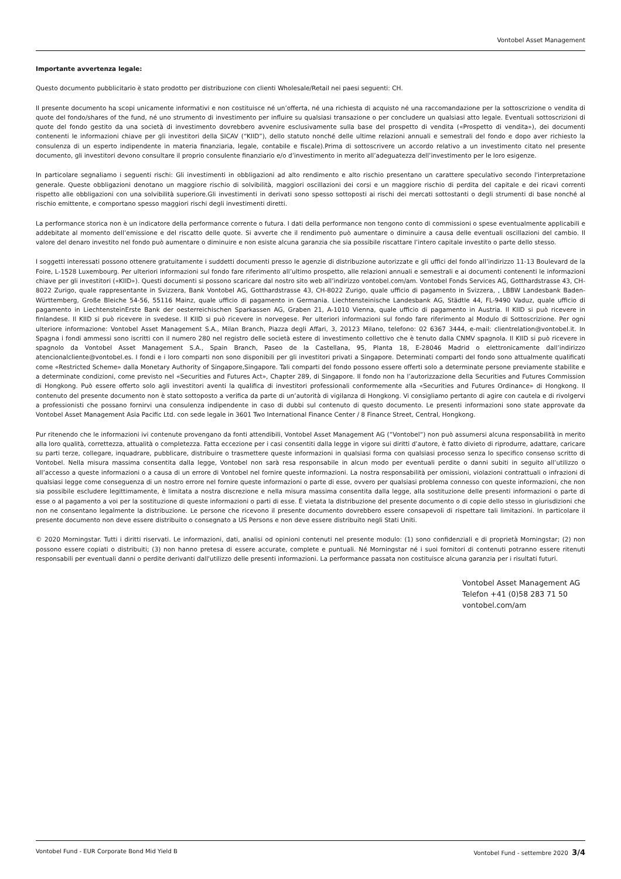Vontobel Asset Management
Importante avvertenza legale:
Questo documento pubblicitario è stato prodotto per distribuzione con clienti Wholesale/Retail nei paesi seguenti: CH.
Il presente documento ha scopi unicamente informativi e non costituisce né un’offerta, né una richiesta di acquisto né una raccomandazione per la sottoscrizione o vendita di quote del fondo/shares of the fund, né uno strumento di investimento per influire su qualsiasi transazione o per concludere un qualsiasi atto legale. Eventuali sottoscrizioni di quote del fondo gestito da una società di investimento dovrebbero avvenire esclusivamente sulla base del prospetto di vendita («Prospetto di vendita»), dei documenti contenenti le informazioni chiave per gli investitori della SICAV (“KIID”), dello statuto nonché delle ultime relazioni annuali e semestrali del fondo e dopo aver richiesto la consulenza di un esperto indipendente in materia finanziaria, legale, contabile e fiscale).Prima di sottoscrivere un accordo relativo a un investimento citato nel presente documento, gli investitori devono consultare il proprio consulente finanziario e/o d’investimento in merito all’adeguatezza dell’investimento per le loro esigenze.
In particolare segnaliamo i seguenti rischi: Gli investimenti in obbligazioni ad alto rendimento e alto rischio presentano un carattere speculativo secondo l'interpretazione generale. Queste obbligazioni denotano un maggiore rischio di solvibilità, maggiori oscillazioni dei corsi e un maggiore rischio di perdita del capitale e dei ricavi correnti rispetto alle obbligazioni con una solvibilità superiore.Gli investimenti in derivati sono spesso sottoposti ai rischi dei mercati sottostanti o degli strumenti di base nonché al rischio emittente, e comportano spesso maggiori rischi degli investimenti diretti.
La performance storica non è un indicatore della performance corrente o futura. I dati della performance non tengono conto di commissioni o spese eventualmente applicabili e addebitate al momento dell’emissione e del riscatto delle quote. Si avverte che il rendimento può aumentare o diminuire a causa delle eventuali oscillazioni del cambio. Il valore del denaro investito nel fondo può aumentare o diminuire e non esiste alcuna garanzia che sia possibile riscattare l’intero capitale investito o parte dello stesso.
I soggetti interessati possono ottenere gratuitamente i suddetti documenti presso le agenzie di distribuzione autorizzate e gli uffici del fondo all’indirizzo 11-13 Boulevard de la Foire, L-1528 Luxembourg. Per ulteriori informazioni sul fondo fare riferimento all’ultimo prospetto, alle relazioni annuali e semestrali e ai documenti contenenti le informazioni chiave per gli investitori («KIID»). Questi documenti si possono scaricare dal nostro sito web all’indirizzo vontobel.com/am. Vontobel Fonds Services AG, Gotthardstrasse 43, CH-8022 Zurigo, quale rappresentante in Svizzera, Bank Vontobel AG, Gotthardstrasse 43, CH-8022 Zurigo, quale ufficio di pagamento in Svizzera, , LBBW Landesbank Baden-Württemberg, Große Bleiche 54-56, 55116 Mainz, quale ufficio di pagamento in Germania. Liechtensteinische Landesbank AG, Städtle 44, FL-9490 Vaduz, quale ufficio di pagamento in LiechtensteinErste Bank der oesterreichischen Sparkassen AG, Graben 21, A-1010 Vienna, quale ufficio di pagamento in Austria. Il KIID si può ricevere in finlandese. Il KIID si può ricevere in svedese. Il KIID si può ricevere in norvegese. Per ulteriori informazioni sul fondo fare riferimento al Modulo di Sottoscrizione. Per ogni ulteriore informazione: Vontobel Asset Management S.A., Milan Branch, Piazza degli Affari, 3, 20123 Milano, telefono: 02 6367 3444, e-mail: clientrelation@vontobel.it. In Spagna i fondi ammessi sono iscritti con il numero 280 nel registro delle società estere di investimento collettivo che è tenuto dalla CNMV spagnola. Il KIID si può ricevere in spagnolo da Vontobel Asset Management S.A., Spain Branch, Paseo de la Castellana, 95, Planta 18, E-28046 Madrid o elettronicamente dall’indirizzo atencionalcliente@vontobel.es. I fondi e i loro comparti non sono disponibili per gli investitori privati a Singapore. Determinati comparti del fondo sono attualmente qualificati come «Restricted Scheme» dalla Monetary Authority of Singapore,Singapore. Tali comparti del fondo possono essere offerti solo a determinate persone previamente stabilite e a determinate condizioni, come previsto nel «Securities and Futures Act», Chapter 289, di Singapore. Il fondo non ha l’autorizzazione della Securities and Futures Commission di Hongkong. Può essere offerto solo agli investitori aventi la qualifica di investitori professionali conformemente alla «Securities and Futures Ordinance» di Hongkong. Il contenuto del presente documento non è stato sottoposto a verifica da parte di un’autorità di vigilanza di Hongkong. Vi consigliamo pertanto di agire con cautela e di rivolgervi a professionisti che possano fornirvi una consulenza indipendente in caso di dubbi sul contenuto di questo documento. Le presenti informazioni sono state approvate da Vontobel Asset Management Asia Pacific Ltd. con sede legale in 3601 Two International Finance Center / 8 Finance Street, Central, Hongkong.
Pur ritenendo che le informazioni ivi contenute provengano da fonti attendibili, Vontobel Asset Management AG (“Vontobel“) non può assumersi alcuna responsabilità in merito alla loro qualità, correttezza, attualità o completezza. Fatta eccezione per i casi consentiti dalla legge in vigore sui diritti d’autore, è fatto divieto di riprodurre, adattare, caricare su parti terze, collegare, inquadrare, pubblicare, distribuire o trasmettere queste informazioni in qualsiasi forma con qualsiasi processo senza lo specifico consenso scritto di Vontobel. Nella misura massima consentita dalla legge, Vontobel non sarà resa responsabile in alcun modo per eventuali perdite o danni subiti in seguito all’utilizzo o all’accesso a queste informazioni o a causa di un errore di Vontobel nel fornire queste informazioni. La nostra responsabilità per omissioni, violazioni contrattuali o infrazioni di qualsiasi legge come conseguenza di un nostro errore nel fornire queste informazioni o parte di esse, ovvero per qualsiasi problema connesso con queste informazioni, che non sia possibile escludere legittimamente, è limitata a nostra discrezione e nella misura massima consentita dalla legge, alla sostituzione delle presenti informazioni o parte di esse o al pagamento a voi per la sostituzione di queste informazioni o parti di esse. È vietata la distribuzione del presente documento o di copie dello stesso in giurisdizioni che non ne consentano legalmente la distribuzione. Le persone che ricevono il presente documento dovrebbero essere consapevoli di rispettare tali limitazioni. In particolare il presente documento non deve essere distribuito o consegnato a US Persons e non deve essere distribuito negli Stati Uniti.
© 2020 Morningstar. Tutti i diritti riservati. Le informazioni, dati, analisi od opinioni contenuti nel presente modulo: (1) sono confidenziali e di proprietà Morningstar; (2) non possono essere copiati o distribuiti; (3) non hanno pretesa di essere accurate, complete e puntuali. Né Morningstar né i suoi fornitori di contenuti potranno essere ritenuti responsabili per eventuali danni o perdite derivanti dall'utilizzo delle presenti informazioni. La performance passata non costituisce alcuna garanzia per i risultati futuri.
Vontobel Asset Management AG
Telefon +41 (0)58 283 71 50
vontobel.com/am
Vontobel Fund - EUR Corporate Bond Mid Yield B Vontobel Fund - settembre 2020 3/4